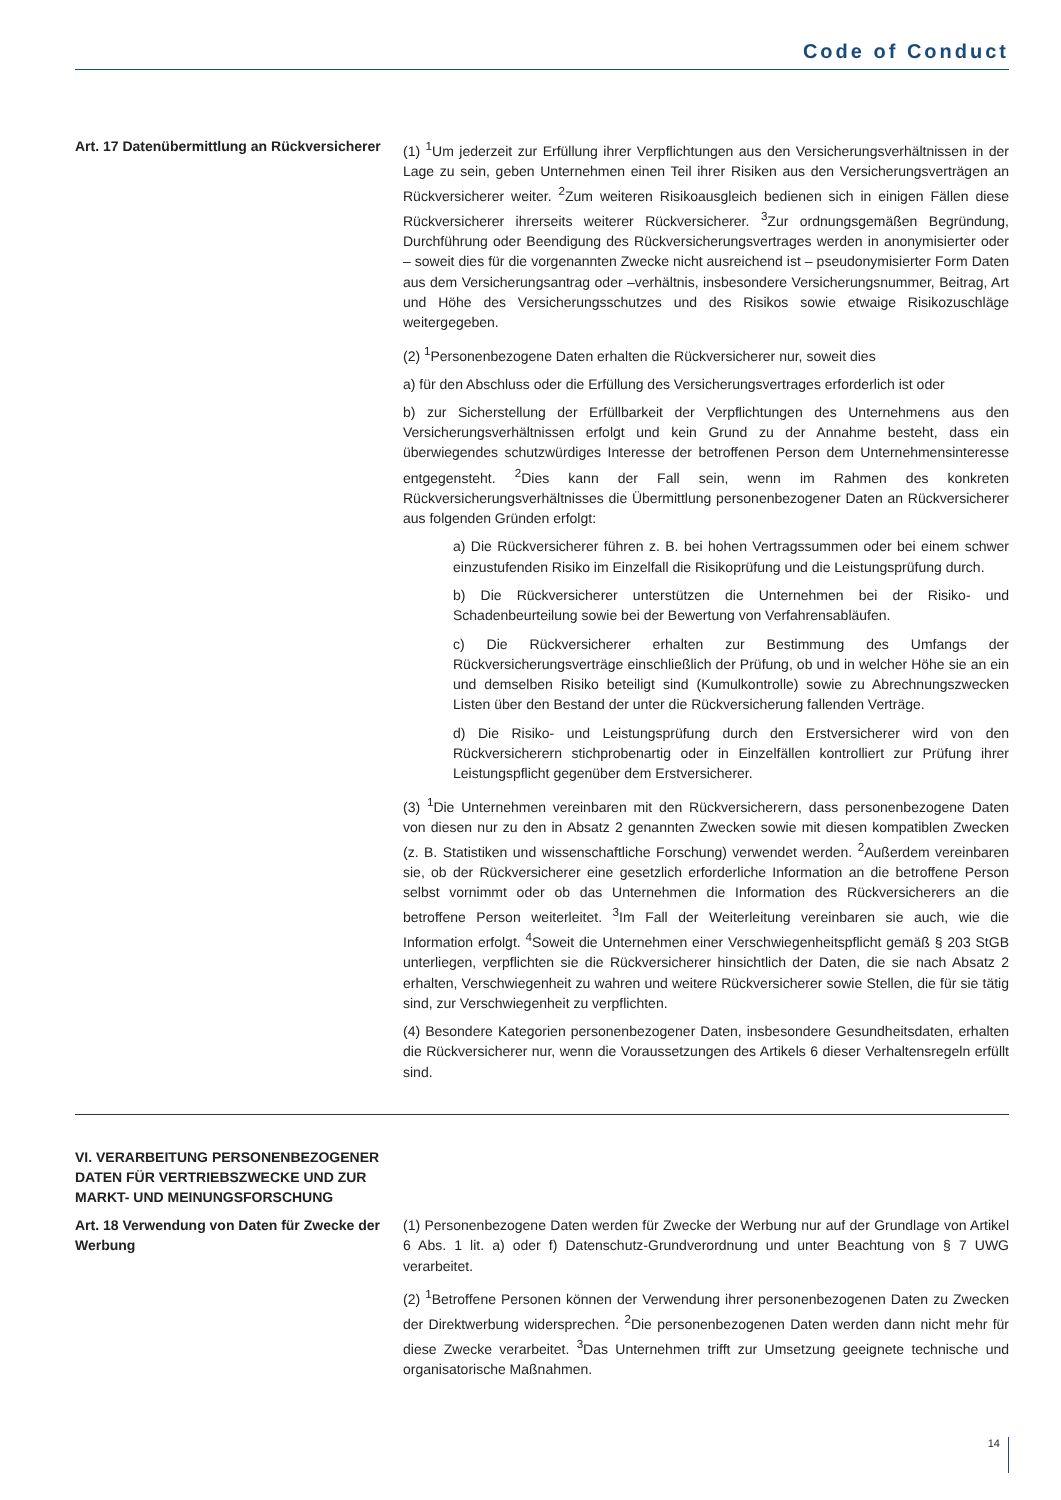Code of Conduct
Art. 17 Datenübermittlung an Rückversicherer
(1) <sup>1</sup>Um jederzeit zur Erfüllung ihrer Verpflichtungen aus den Versicherungsverhältnissen in der Lage zu sein, geben Unternehmen einen Teil ihrer Risiken aus den Versicherungsverträgen an Rückversicherer weiter. <sup>2</sup>Zum weiteren Risikoausgleich bedienen sich in einigen Fällen diese Rückversicherer ihrerseits weiterer Rückversicherer. <sup>3</sup>Zur ordnungsgemäßen Begründung, Durchführung oder Beendigung des Rückversicherungsvertrages werden in anonymisierter oder – soweit dies für die vorgenannten Zwecke nicht ausreichend ist – pseudonymisierter Form Daten aus dem Versicherungsantrag oder –verhältnis, insbesondere Versicherungsnummer, Beitrag, Art und Höhe des Versicherungsschutzes und des Risikos sowie etwaige Risikozuschläge weitergegeben.
(2) <sup>1</sup>Personenbezogene Daten erhalten die Rückversicherer nur, soweit dies
a) für den Abschluss oder die Erfüllung des Versicherungsvertrages erforderlich ist oder
b) zur Sicherstellung der Erfüllbarkeit der Verpflichtungen des Unternehmens aus den Versicherungsverhältnissen erfolgt und kein Grund zu der Annahme besteht, dass ein überwiegendes schutzwürdiges Interesse der betroffenen Person dem Unternehmensinteresse entgegensteht. <sup>2</sup>Dies kann der Fall sein, wenn im Rahmen des konkreten Rückversicherungsverhältnisses die Übermittlung personenbezogener Daten an Rückversicherer aus folgenden Gründen erfolgt:
a) Die Rückversicherer führen z. B. bei hohen Vertragssummen oder bei einem schwer einzustufenden Risiko im Einzelfall die Risikoprüfung und die Leistungsprüfung durch.
b) Die Rückversicherer unterstützen die Unternehmen bei der Risiko- und Schadenbeurteilung sowie bei der Bewertung von Verfahrensabläufen.
c) Die Rückversicherer erhalten zur Bestimmung des Umfangs der Rückversicherungsverträge einschließlich der Prüfung, ob und in welcher Höhe sie an ein und demselben Risiko beteiligt sind (Kumulkontrolle) sowie zu Abrechnungszwecken Listen über den Bestand der unter die Rückversicherung fallenden Verträge.
d) Die Risiko- und Leistungsprüfung durch den Erstversicherer wird von den Rückversicherern stichprobenartig oder in Einzelfällen kontrolliert zur Prüfung ihrer Leistungspflicht gegenüber dem Erstversicherer.
(3) <sup>1</sup>Die Unternehmen vereinbaren mit den Rückversicherern, dass personenbezogene Daten von diesen nur zu den in Absatz 2 genannten Zwecken sowie mit diesen kompatiblen Zwecken (z. B. Statistiken und wissenschaftliche Forschung) verwendet werden. <sup>2</sup>Außerdem vereinbaren sie, ob der Rückversicherer eine gesetzlich erforderliche Information an die betroffene Person selbst vornimmt oder ob das Unternehmen die Information des Rückversicherers an die betroffene Person weiterleitet. <sup>3</sup>Im Fall der Weiterleitung vereinbaren sie auch, wie die Information erfolgt. <sup>4</sup>Soweit die Unternehmen einer Verschwiegenheitspflicht gemäß § 203 StGB unterliegen, verpflichten sie die Rückversicherer hinsichtlich der Daten, die sie nach Absatz 2 erhalten, Verschwiegenheit zu wahren und weitere Rückversicherer sowie Stellen, die für sie tätig sind, zur Verschwiegenheit zu verpflichten.
(4) Besondere Kategorien personenbezogener Daten, insbesondere Gesundheitsdaten, erhalten die Rückversicherer nur, wenn die Voraussetzungen des Artikels 6 dieser Verhaltensregeln erfüllt sind.
VI. VERARBEITUNG PERSONENBEZOGENER DATEN FÜR VERTRIEBSZWECKE UND ZUR MARKT- UND MEINUNGSFORSCHUNG
Art. 18 Verwendung von Daten für Zwecke der Werbung
(1) Personenbezogene Daten werden für Zwecke der Werbung nur auf der Grundlage von Artikel 6 Abs. 1 lit. a) oder f) Datenschutz-Grundverordnung und unter Beachtung von § 7 UWG verarbeitet.
(2) <sup>1</sup>Betroffene Personen können der Verwendung ihrer personenbezogenen Daten zu Zwecken der Direktwerbung widersprechen. <sup>2</sup>Die personenbezogenen Daten werden dann nicht mehr für diese Zwecke verarbeitet. <sup>3</sup>Das Unternehmen trifft zur Umsetzung geeignete technische und organisatorische Maßnahmen.
14